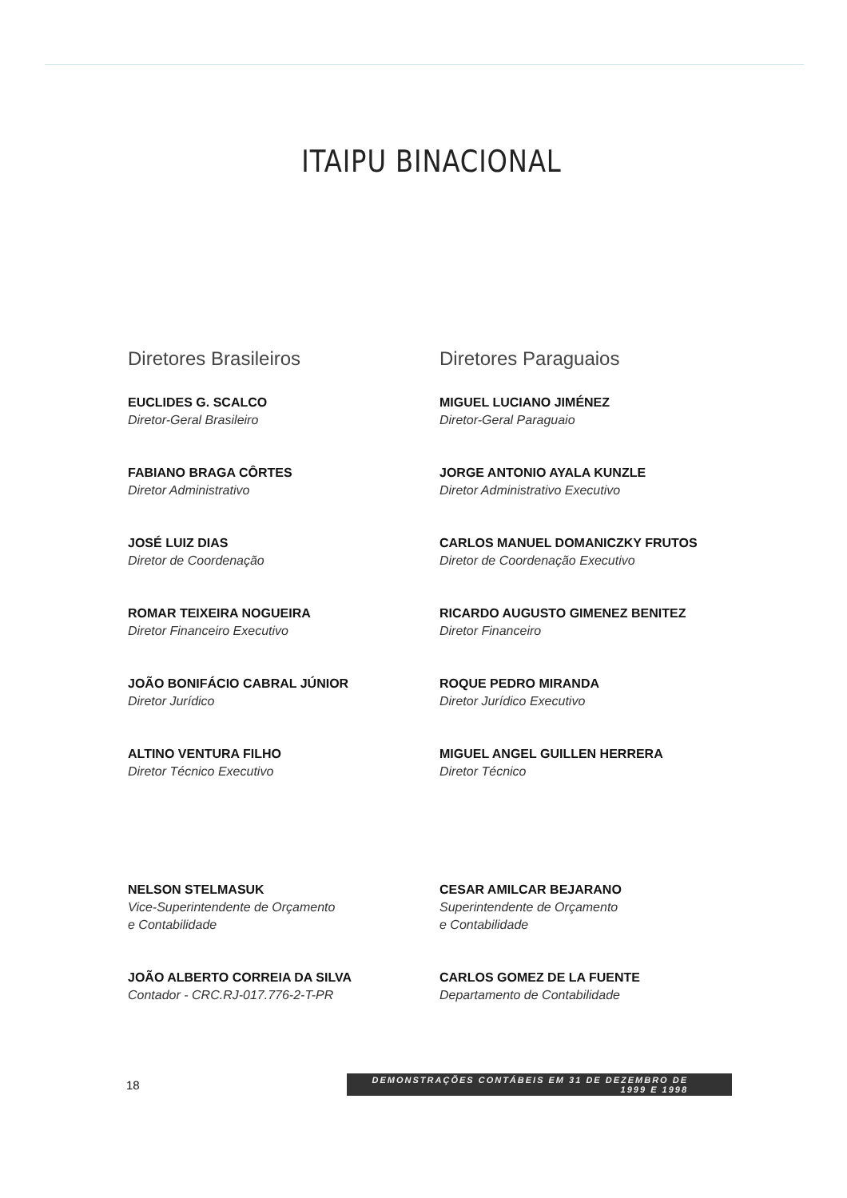ITAIPU BINACIONAL
Diretores Brasileiros
EUCLIDES G. SCALCO
Diretor-Geral Brasileiro
FABIANO BRAGA CÔRTES
Diretor Administrativo
JOSÉ LUIZ DIAS
Diretor de Coordenação
ROMAR TEIXEIRA NOGUEIRA
Diretor Financeiro Executivo
JOÃO BONIFÁCIO CABRAL JÚNIOR
Diretor Jurídico
ALTINO VENTURA FILHO
Diretor Técnico Executivo
NELSON STELMASUK
Vice-Superintendente de Orçamento
e Contabilidade
JOÃO ALBERTO CORREIA DA SILVA
Contador - CRC.RJ-017.776-2-T-PR
Diretores Paraguaios
MIGUEL LUCIANO JIMÉNEZ
Diretor-Geral Paraguaio
JORGE ANTONIO AYALA KUNZLE
Diretor Administrativo Executivo
CARLOS MANUEL DOMANICZKY FRUTOS
Diretor de Coordenação Executivo
RICARDO AUGUSTO GIMENEZ BENITEZ
Diretor Financeiro
ROQUE PEDRO MIRANDA
Diretor Jurídico Executivo
MIGUEL ANGEL GUILLEN HERRERA
Diretor Técnico
CESAR AMILCAR BEJARANO
Superintendente de Orçamento
e Contabilidade
CARLOS GOMEZ DE LA FUENTE
Departamento de Contabilidade
18 DEMONSTRAÇÕES CONTÁBEIS EM 31 DE DEZEMBRO DE 1999 E 1998